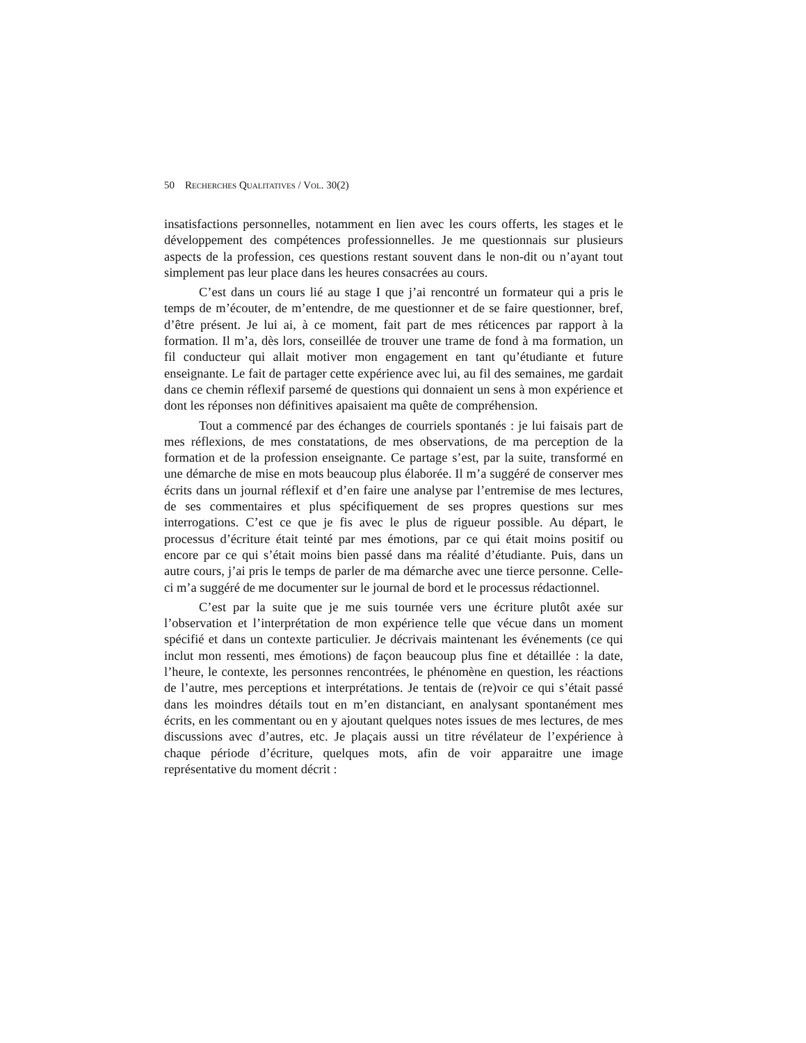50 RECHERCHES QUALITATIVES / VOL. 30(2)
insatisfactions personnelles, notamment en lien avec les cours offerts, les stages et le développement des compétences professionnelles. Je me questionnais sur plusieurs aspects de la profession, ces questions restant souvent dans le non-dit ou n’ayant tout simplement pas leur place dans les heures consacrées au cours.
C’est dans un cours lié au stage I que j’ai rencontré un formateur qui a pris le temps de m’écouter, de m’entendre, de me questionner et de se faire questionner, bref, d’être présent. Je lui ai, à ce moment, fait part de mes réticences par rapport à la formation. Il m’a, dès lors, conseillée de trouver une trame de fond à ma formation, un fil conducteur qui allait motiver mon engagement en tant qu’étudiante et future enseignante. Le fait de partager cette expérience avec lui, au fil des semaines, me gardait dans ce chemin réflexif parsemé de questions qui donnaient un sens à mon expérience et dont les réponses non définitives apaisaient ma quête de compréhension.
Tout a commencé par des échanges de courriels spontanés : je lui faisais part de mes réflexions, de mes constatations, de mes observations, de ma perception de la formation et de la profession enseignante. Ce partage s’est, par la suite, transformé en une démarche de mise en mots beaucoup plus élaborée. Il m’a suggéré de conserver mes écrits dans un journal réflexif et d’en faire une analyse par l’entremise de mes lectures, de ses commentaires et plus spécifiquement de ses propres questions sur mes interrogations. C’est ce que je fis avec le plus de rigueur possible. Au départ, le processus d’écriture était teinté par mes émotions, par ce qui était moins positif ou encore par ce qui s’était moins bien passé dans ma réalité d’étudiante. Puis, dans un autre cours, j’ai pris le temps de parler de ma démarche avec une tierce personne. Celle-ci m’a suggéré de me documenter sur le journal de bord et le processus rédactionnel.
C’est par la suite que je me suis tournée vers une écriture plutôt axée sur l’observation et l’interprétation de mon expérience telle que vécue dans un moment spécifié et dans un contexte particulier. Je décrivais maintenant les événements (ce qui inclut mon ressenti, mes émotions) de façon beaucoup plus fine et détaillée : la date, l’heure, le contexte, les personnes rencontrées, le phénomène en question, les réactions de l’autre, mes perceptions et interprétations. Je tentais de (re)voir ce qui s’était passé dans les moindres détails tout en m’en distanciant, en analysant spontanément mes écrits, en les commentant ou en y ajoutant quelques notes issues de mes lectures, de mes discussions avec d’autres, etc. Je plaçais aussi un titre révélateur de l’expérience à chaque période d’écriture, quelques mots, afin de voir apparaitre une image représentative du moment décrit :